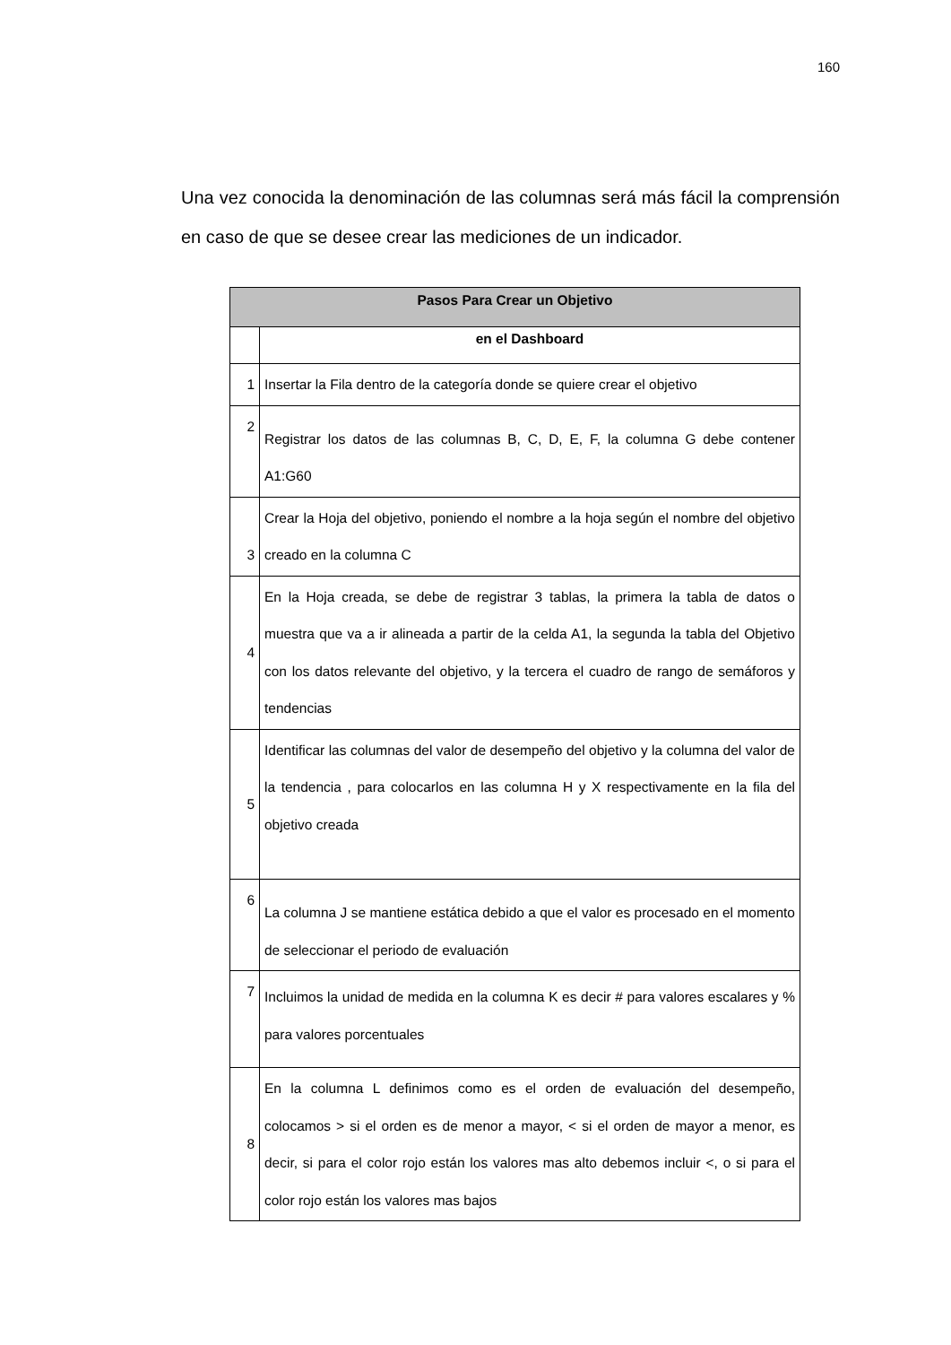160
Una vez conocida la denominación de las columnas será más fácil la comprensión en caso de que se desee crear las mediciones de un indicador.
| Pasos Para Crear un Objetivo | |
| --- | --- |
| | en el Dashboard |
| 1 | Insertar la Fila dentro de la categoría donde se quiere crear el objetivo |
| 2 | Registrar los datos de las columnas B, C, D, E, F, la columna G debe contener A1:G60 |
| 3 | Crear la Hoja del objetivo, poniendo el nombre a la hoja según el nombre del objetivo creado en la columna C |
| 4 | En la Hoja creada, se debe de registrar 3 tablas, la primera la tabla de datos o muestra que va a ir alineada a partir de la celda A1, la segunda la tabla del Objetivo con los datos relevante del objetivo, y la tercera el cuadro de rango de semáforos y tendencias |
| 5 | Identificar las columnas del valor de desempeño del objetivo y la columna del valor de la tendencia , para colocarlos en las columna H y X respectivamente en la fila del objetivo creada |
| 6 | La columna J se mantiene estática debido a que el valor es procesado en el momento de seleccionar el periodo de evaluación |
| 7 | Incluimos la unidad de medida en la columna K es decir # para valores escalares y % para valores porcentuales |
| 8 | En la columna L definimos como es el orden de evaluación del desempeño, colocamos > si el orden es de menor a mayor, < si el orden de mayor a menor, es decir, si para el color rojo están los valores mas alto debemos incluir <, o si para el color rojo están los valores mas bajos |